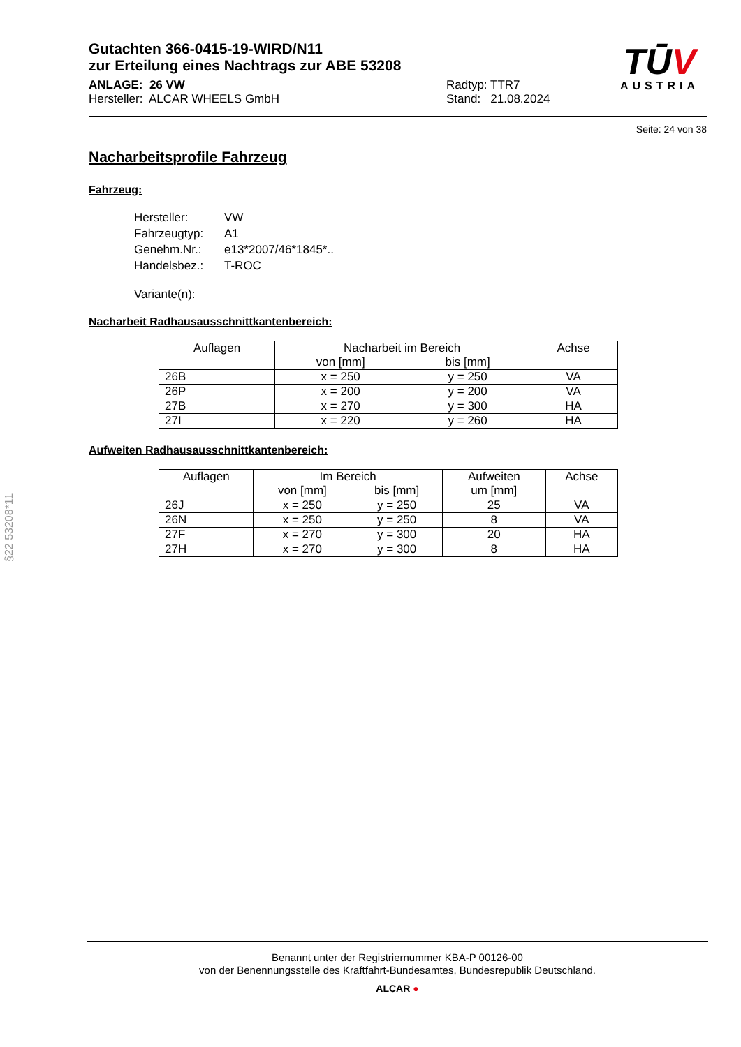TŪV
AUSTRIA
Gutachten 366-0415-19-WIRD/N11
zur Erteilung eines Nachtrags zur ABE 53208
ANLAGE: 26 VW
Hersteller: ALCAR WHEELS GmbH
Radtyp: TTR7
Stand: 21.08.2024
Seite: 24 von 38
Nacharbeitsprofile Fahrzeug
Fahrzeug:
| Hersteller: | VW |
| Fahrzeugtyp: | A1 |
| Genehm.Nr.: | e13*2007/46*1845*.. |
| Handelsbez.: | T-ROC |
| Variante(n): | |
Nacharbeit Radhausausschnittkantenbereich:
| Auflagen | Nacharbeit im Bereich | | Achse |
| --- | --- | --- | --- |
| | von [mm] | bis [mm] | |
| 26B | x = 250 | y = 250 | VA |
| 26P | x = 200 | y = 200 | VA |
| 27B | x = 270 | y = 300 | HA |
| 27I | x = 220 | y = 260 | HA |
Aufweiten Radhausausschnittkantenbereich:
| Auflagen | Im Bereich | | Aufweiten um [mm] | Achse |
| --- | --- | --- | --- | --- |
| | von [mm] | bis [mm] | | |
| 26J | x = 250 | y = 250 | 25 | VA |
| 26N | x = 250 | y = 250 | 8 | VA |
| 27F | x = 270 | y = 300 | 20 | HA |
| 27H | x = 270 | y = 300 | 8 | HA |
§22 53208*11
Benannt unter der Registriernummer KBA-P 00126-00
von der Benennungsstelle des Kraftfahrt-Bundesamtes, Bundesrepublik Deutschland.
ALCAR ●